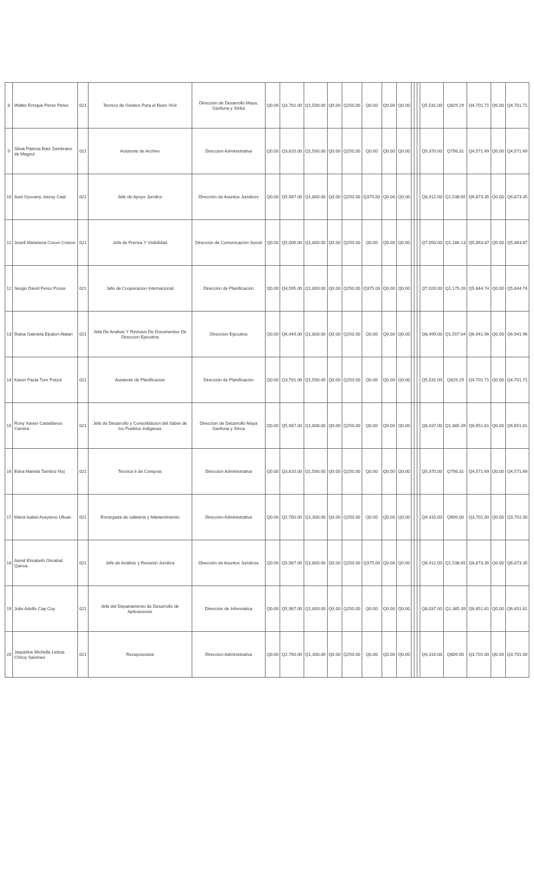| 8 | Walter Enrique Perez Perez | 021 | Tecnico de Gestion Para el Buen Vivir | Dirección de Desarrollo Maya, Garifuna y Xinka | Q0.00 | Q3,781.00 | Q1,500.00 | Q0.00 | Q250.00 | Q0.00 | Q0.00 | Q0.00 | | | | Q5,531.00 | Q829.29 | Q4,701.71 | Q0.00 | Q4,701.71 |
| 9 | Silvia Patricia Batz Zambrano de Magzul | 021 | Asistente de Archivo | Direccion Administrativa | Q0.00 | Q3,620.00 | Q1,500.00 | Q0.00 | Q250.00 | Q0.00 | Q0.00 | Q0.00 | | | | Q5,370.00 | Q798.31 | Q4,571.69 | Q0.00 | Q4,571.69 |
| 10 | Axel Gyovany Jutzuy Caal | 021 | Jefe de Apoyo Jurídico | Dirección de Asuntos Jurídicos | Q0.00 | Q5,987.00 | Q1,800.00 | Q0.00 | Q250.00 | Q375.00 | Q0.00 | Q0.00 | | | | Q8,412.00 | Q1,538.65 | Q6,873.35 | Q0.00 | Q6,873.35 |
| 11 | Josefi Marielena Cocon Cotzon | 021 | Jefa de Prensa Y Visibilidad | Dirección de Comunicación Social | Q0.00 | Q5,000.00 | Q1,800.00 | Q0.00 | Q250.00 | Q0.00 | Q0.00 | Q0.00 | | | | Q7,050.00 | Q1,186.13 | Q5,863.87 | Q0.00 | Q5,863.87 |
| 12 | Sergio David Perez Posse | 021 | Jefe de Cooperacion Internacional | Dirección de Planificación | Q0.00 | Q4,595.00 | Q1,800.00 | Q0.00 | Q250.00 | Q375.00 | Q0.00 | Q0.00 | | | | Q7,020.00 | Q1,175.26 | Q5,844.74 | Q0.00 | Q5,844.74 |
| 13 | Diana Gabriela Ejcalon Alatan | 021 | Jefa De Analisis Y Revision De Documentos De Direccion Ejecutiva | Direccion Ejecutiva | Q0.00 | Q6,449.00 | Q1,800.00 | Q0.00 | Q250.00 | Q0.00 | Q0.00 | Q0.00 | | | | Q8,499.00 | Q1,557.04 | Q6,941.96 | Q0.00 | Q6,941.96 |
| 14 | Karen Paola Tum Putzul | 021 | Asistente de Planificacion | Dirección de Planificación | Q0.00 | Q3,781.00 | Q1,500.00 | Q0.00 | Q250.00 | Q0.00 | Q0.00 | Q0.00 | | | | Q5,531.00 | Q829.29 | Q4,701.71 | Q0.00 | Q4,701.71 |
| 15 | Rony Xavier Castellanos Carrera | 021 | Jefe de Desarrollo y Consolidacion del Saber de los Pueblos Indigenas | Direccion de Desarrollo Maya Garifuna y Xinca | Q0.00 | Q5,987.00 | Q1,800.00 | Q0.00 | Q250.00 | Q0.00 | Q0.00 | Q0.00 | | | | Q8,037.00 | Q1,385.39 | Q6,651.61 | Q0.00 | Q6,651.61 |
| 16 | Edna Mariela Tambriz Noj | 021 | Tecnica II de Compras | Direccion Administrativa | Q0.00 | Q3,620.00 | Q1,500.00 | Q0.00 | Q250.00 | Q0.00 | Q0.00 | Q0.00 | | | | Q5,370.00 | Q798.31 | Q4,571.69 | Q0.00 | Q4,571.69 |
| 17 | Maria Isabel Aceytuno Ulluan | 021 | Encargada de cafeteria y Mantenimiento | Direccion Administrativa | Q0.00 | Q2,760.00 | Q1,300.00 | Q0.00 | Q250.00 | Q0.00 | Q0.00 | Q0.00 | | | | Q4,310.00 | Q609.00 | Q3,701.00 | Q0.00 | Q3,701.00 |
| 18 | Astrid Elizabeth Orizabal Quiroa | 021 | Jefe de Análisis y Revisión Jurídica | Dirección de Asuntos Jurídicos | Q0.00 | Q5,987.00 | Q1,800.00 | Q0.00 | Q250.00 | Q375.00 | Q0.00 | Q0.00 | | | | Q8,412.00 | Q1,538.65 | Q6,873.35 | Q0.00 | Q6,873.35 |
| 19 | Julio Adolfo Cap Coy | 021 | Jefe del Departamento de Desarrollo de Aplicaciones | Dirección de Informática | Q0.00 | Q5,987.00 | Q1,800.00 | Q0.00 | Q250.00 | Q0.00 | Q0.00 | Q0.00 | | | | Q8,037.00 | Q1,385.39 | Q6,651.61 | Q0.00 | Q6,651.61 |
| 20 | Jaqueline Michelle Leticia Chiroy Samines | 021 | Recepcionista | Direccion Administrativa | Q0.00 | Q2,760.00 | Q1,300.00 | Q0.00 | Q250.00 | Q0.00 | Q0.00 | Q0.00 | | | | Q4,310.00 | Q609.00 | Q3,701.00 | Q0.00 | Q3,701.00 |